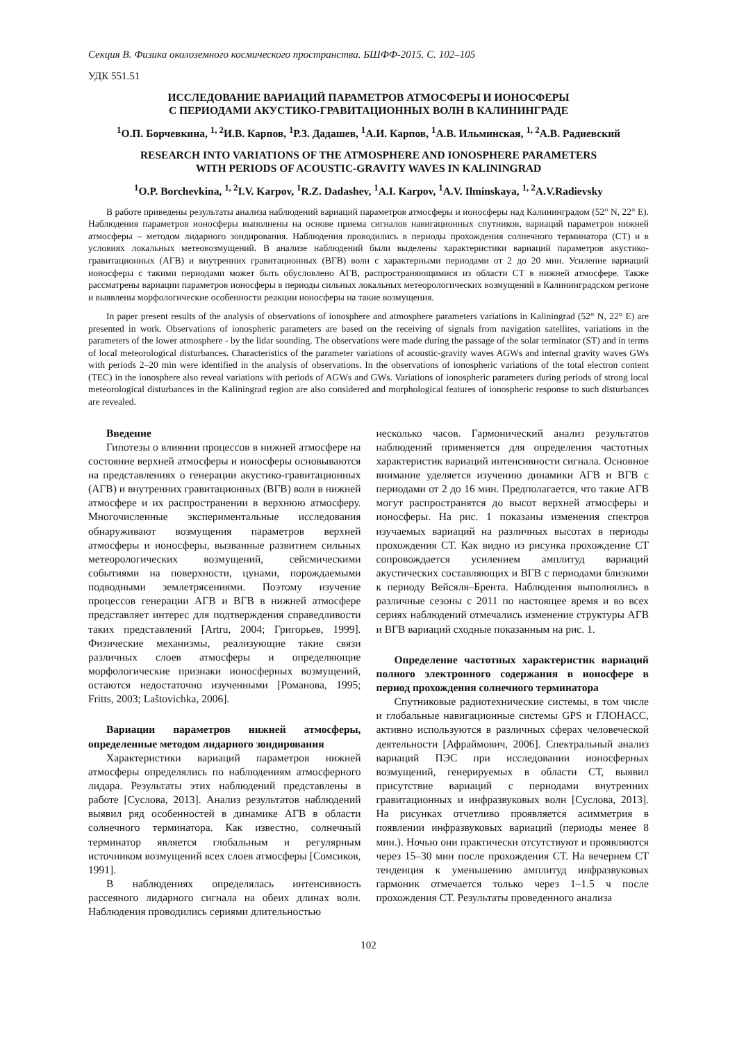Секция B. Физика околоземного космического пространства. БШФФ-2015. С. 102–105
УДК 551.51
ИССЛЕДОВАНИЕ ВАРИАЦИЙ ПАРАМЕТРОВ АТМОСФЕРЫ И ИОНОСФЕРЫ
С ПЕРИОДАМИ АКУСТИКО-ГРАВИТАЦИОННЫХ ВОЛН В КАЛИНИНГРАДЕ
<sup>1</sup> О.П. Борчевкина, <sup>1, 2</sup>И.В. Карпов, <sup>1</sup>Р.З. Дадашев, <sup>1</sup>А.И. Карпов, <sup>1</sup>А.В. Ильминская, <sup>1, 2</sup>А.В. Радиевский
RESEARCH INTO VARIATIONS OF THE ATMOSPHERE AND IONOSPHERE PARAMETERS
WITH PERIODS OF ACOUSTIC-GRAVITY WAVES IN KALININGRAD
<sup>1</sup> O.P. Borchevkina, <sup>1, 2</sup>I.V. Karpov, <sup>1</sup>R.Z. Dadashev, <sup>1</sup>A.I. Karpov, <sup>1</sup>A.V. Ilminskaya, <sup>1, 2</sup>A.V.Radievsky
В работе приведены результаты анализа наблюдений вариаций параметров атмосферы и ионосферы над Калининградом (52° N, 22° E). Наблюдения параметров ионосферы выполнены на основе приема сигналов навигационных спутников, вариаций параметров нижней атмосферы – методом лидарного зондирования. Наблюдения проводились в периоды прохождения солнечного терминатора (СТ) и в условиях локальных метеовозмущений. В анализе наблюдений были выделены характеристики вариаций параметров акустико-гравитационных (АГВ) и внутренних гравитационных (ВГВ) волн с характерными периодами от 2 до 20 мин. Усиление вариаций ионосферы с такими периодами может быть обусловлено АГВ, распространяющимися из области СТ в нижней атмосфере. Также рассматрены вариации параметров ионосферы в периоды сильных локальных метеорологических возмущений в Калининградском регионе и выявлены морфологические особенности реакции ионосферы на такие возмущения.
In paper present results of the analysis of observations of ionosphere and atmosphere parameters variations in Kaliningrad (52° N, 22° E) are presented in work. Observations of ionospheric parameters are based on the receiving of signals from navigation satellites, variations in the parameters of the lower atmosphere - by the lidar sounding. The observations were made during the passage of the solar terminator (ST) and in terms of local meteorological disturbances. Characteristics of the parameter variations of acoustic-gravity waves AGWs and internal gravity waves GWs with periods 2–20 min were identified in the analysis of observations. In the observations of ionospheric variations of the total electron content (TEC) in the ionosphere also reveal variations with periods of AGWs and GWs. Variations of ionospheric parameters during periods of strong local meteorological disturbances in the Kaliningrad region are also considered and morphological features of ionospheric response to such disturbances are revealed.
Введение
Гипотезы о влиянии процессов в нижней атмосфере на состояние верхней атмосферы и ионосферы основываются на представлениях о генерации акустико-гравитационных (АГВ) и внутренних гравитационных (ВГВ) волн в нижней атмосфере и их распространении в верхнюю атмосферу. Многочисленные экспериментальные исследования обнаруживают возмущения параметров верхней атмосферы и ионосферы, вызванные развитием сильных метеорологических возмущений, сейсмическими событиями на поверхности, цунами, порождаемыми подводными землетрясениями. Поэтому изучение процессов генерации АГВ и ВГВ в нижней атмосфере представляет интерес для подтверждения справедливости таких представлений [Artru, 2004; Григорьев, 1999]. Физические механизмы, реализующие такие связи различных слоев атмосферы и определяющие морфологические признаки ионосферных возмущений, остаются недостаточно изученными [Романова, 1995; Fritts, 2003; Laštovichka, 2006].
Вариации параметров нижней атмосферы, определенные методом лидарного зондирования
Характеристики вариаций параметров нижней атмосферы определялись по наблюдениям атмосферного лидара. Результаты этих наблюдений представлены в работе [Суслова, 2013]. Анализ результатов наблюдений выявил ряд особенностей в динамике АГВ в области солнечного терминатора. Как известно, солнечный терминатор является глобальным и регулярным источником возмущений всех слоев атмосферы [Сомсиков, 1991].
В наблюдениях определялась интенсивность рассеяного лидарного сигнала на обеих длинах волн. Наблюдения проводились сериями длительностью
несколько часов. Гармонический анализ результатов наблюдений применяется для определения частотных характеристик вариаций интенсивности сигнала. Основное внимание уделяется изучению динамики АГВ и ВГВ с периодами от 2 до 16 мин. Предполагается, что такие АГВ могут распространятся до высот верхней атмосферы и ионосферы. На рис. 1 показаны изменения спектров изучаемых вариаций на различных высотах в периоды прохождения СТ. Как видно из рисунка прохождение СТ сопровождается усилением амплитуд вариаций акустических составляющих и ВГВ с периодами близкими к периоду Вейсяля–Брента. Наблюдения выполнялись в различные сезоны с 2011 по настоящее время и во всех сериях наблюдений отмечались изменение структуры АГВ и ВГВ вариаций сходные показанным на рис. 1.
Определение частотных характеристик вариаций полного электронного содержания в ионосфере в период прохождения солнечного терминатора
Спутниковые радиотехнические системы, в том числе и глобальные навигационные системы GPS и ГЛОНАСС, активно используются в различных сферах человеческой деятельности [Афраймович, 2006]. Спектральный анализ вариаций ПЭС при исследовании ионосферных возмущений, генерируемых в области СТ, выявил присутствие вариаций с периодами внутренних гравитационных и инфразвуковых волн [Суслова, 2013]. На рисунках отчетливо проявляется асимметрия в появлении инфразвуковых вариаций (периоды менее 8 мин.). Ночью они практически отсутствуют и проявляются через 15–30 мин после прохождения СТ. На вечернем СТ тенденция к уменьшению амплитуд инфразвуковых гармоник отмечается только через 1–1.5 ч после прохождения СТ. Результаты проведенного анализа
102